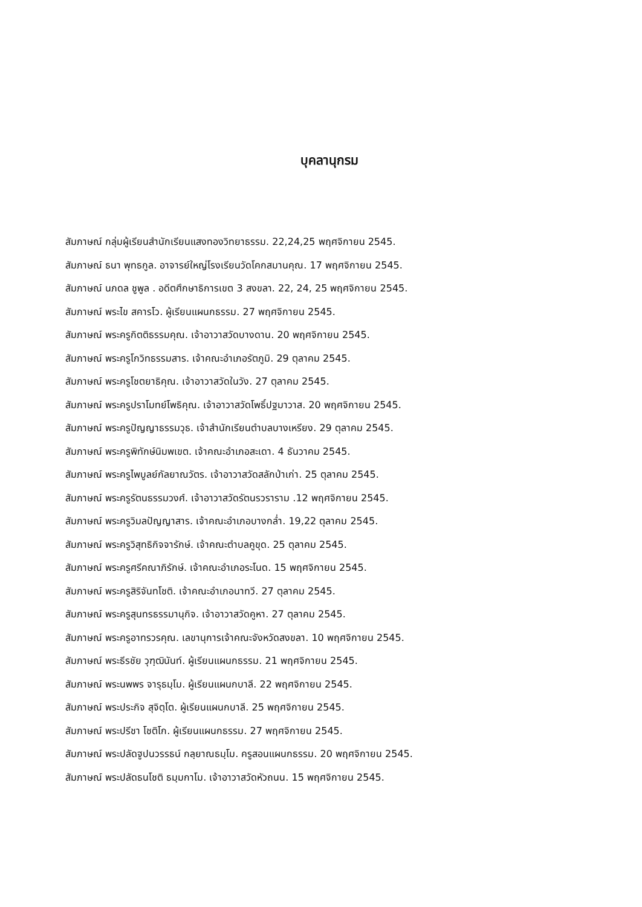บุคลานุกรม
สัมภาษณ์ กลุ่มผู้เรียนสำนักเรียนแสงทองวิทยาธรรม. 22,24,25 พฤศจิกายน 2545.
สัมภาษณ์ ธนา พุทธกูล. อาจารย์ใหญ่โรงเรียนวัดโคกสมานคุณ. 17 พฤศจิกายน 2545.
สัมภาษณ์ นภดล ชูพูล . อดีตศึกษาธิการเขต 3 สงขลา. 22, 24, 25 พฤศจิกายน 2545.
สัมภาษณ์ พระไข สคารโว. ผู้เรียนแผนกธรรม. 27 พฤศจิกายน 2545.
สัมภาษณ์ พระครูกิตติธรรมคุณ. เจ้าอาวาสวัดบางดาน. 20 พฤศจิกายน 2545.
สัมภาษณ์ พระครูโกวิทธรรมสาร. เจ้าคณะอำเภอรัตภูมิ. 29 ตุลาคม 2545.
สัมภาษณ์ พระครูโชตยาธิคุณ. เจ้าอาวาสวัดในวัง. 27 ตุลาคม 2545.
สัมภาษณ์ พระครูปราโมทย์โพธิคุณ. เจ้าอาวาสวัดโพธิ์ปฐมาวาส. 20 พฤศจิกายน 2545.
สัมภาษณ์ พระครูปัญญาธรรมวุธ. เจ้าสำนักเรียนตำบลบางเหรียง. 29 ตุลาคม 2545.
สัมภาษณ์ พระครูพิทักษ์นิมพเขต. เจ้าคณะอำเภอสะเดา. 4 ธันวาคม 2545.
สัมภาษณ์ พระครูไพบูลย์กัลยาณวัตร. เจ้าอาวาสวัดสลักป่าเก่า. 25 ตุลาคม 2545.
สัมภาษณ์ พระครูรัตนธรรมวงศ์. เจ้าอาวาสวัดรัตนรวราราม .12 พฤศจิกายน 2545.
สัมภาษณ์ พระครูวิมลปัญญาสาร. เจ้าคณะอำเภอบางกล่ำ. 19,22 ตุลาคม 2545.
สัมภาษณ์ พระครูวิสุทธิกิจจารักษ์. เจ้าคณะตำบลคูขุด. 25 ตุลาคม 2545.
สัมภาษณ์ พระครูศรีคณาภิรักษ์. เจ้าคณะอำเภอระโนด. 15 พฤศจิกายน 2545.
สัมภาษณ์ พระครูสิริจันทโชติ. เจ้าคณะอำเภอนาทวี. 27 ตุลาคม 2545.
สัมภาษณ์ พระครูสุนทรธรรมานุกิจ. เจ้าอาวาสวัดคูหา. 27 ตุลาคม 2545.
สัมภาษณ์ พระครูอาทรวรคุณ. เลขานุการเจ้าคณะจังหวัดสงขลา. 10 พฤศจิกายน 2545.
สัมภาษณ์ พระธีรชัย วุฑฺฒินันท์. ผู้เรียนแผนกธรรม. 21 พฤศจิกายน 2545.
สัมภาษณ์ พระนพพร จารุธมฺโม. ผู้เรียนแผนกบาลี. 22 พฤศจิกายน 2545.
สัมภาษณ์ พระประกิจ สุจิตฺโต. ผู้เรียนแผนกบาลี. 25 พฤศจิกายน 2545.
สัมภาษณ์ พระปรีชา โชติโก. ผู้เรียนแผนกธรรม. 27 พฤศจิกายน 2545.
สัมภาษณ์ พระปลัดฐูปนวรรธน์ กลฺยาณธมฺโม. ครูสอนแผนกธรรม. 20 พฤศจิกายน 2545.
สัมภาษณ์ พระปลัดธนโชติ ธมฺมกาโม. เจ้าอาวาสวัดหัวถนน. 15 พฤศจิกายน 2545.